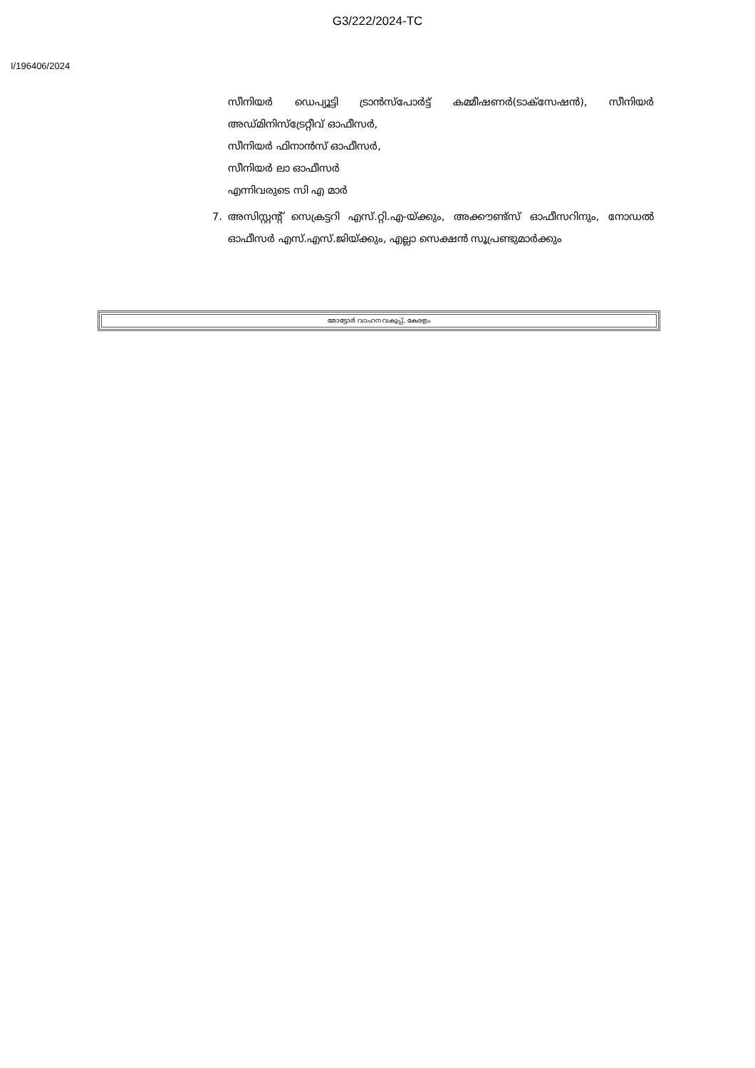G3/222/2024-TC
I/196406/2024
സീനിയർ ഡെപ്യൂട്ടി ട്രാൻസ്പോർട്ട് കമ്മീഷണർ(ടാക്സേഷൻ), സീനിയർ അഡ്മിനിസ്ട്രേറ്റീവ് ഓഫീസർ,
സീനിയർ ഫിനാൻസ് ഓഫീസർ,
സീനിയർ ലാ ഓഫീസർ
എന്നിവരുടെ സി എ മാർ
7. അസിസ്റ്റന്റ് സെക്രട്ടറി എസ്.റ്റി.എ-യ്ക്കും, അക്കൗണ്ട്സ് ഓഫീസറിനും, നോഡൽ ഓഫീസർ എസ്.എസ്.ജിയ്ക്കും, എല്ലാ സെക്ഷൻ സൂപ്രണ്ടുമാർക്കും
മോട്ടോർ വാഹന വകുപ്പ്, കേരളം